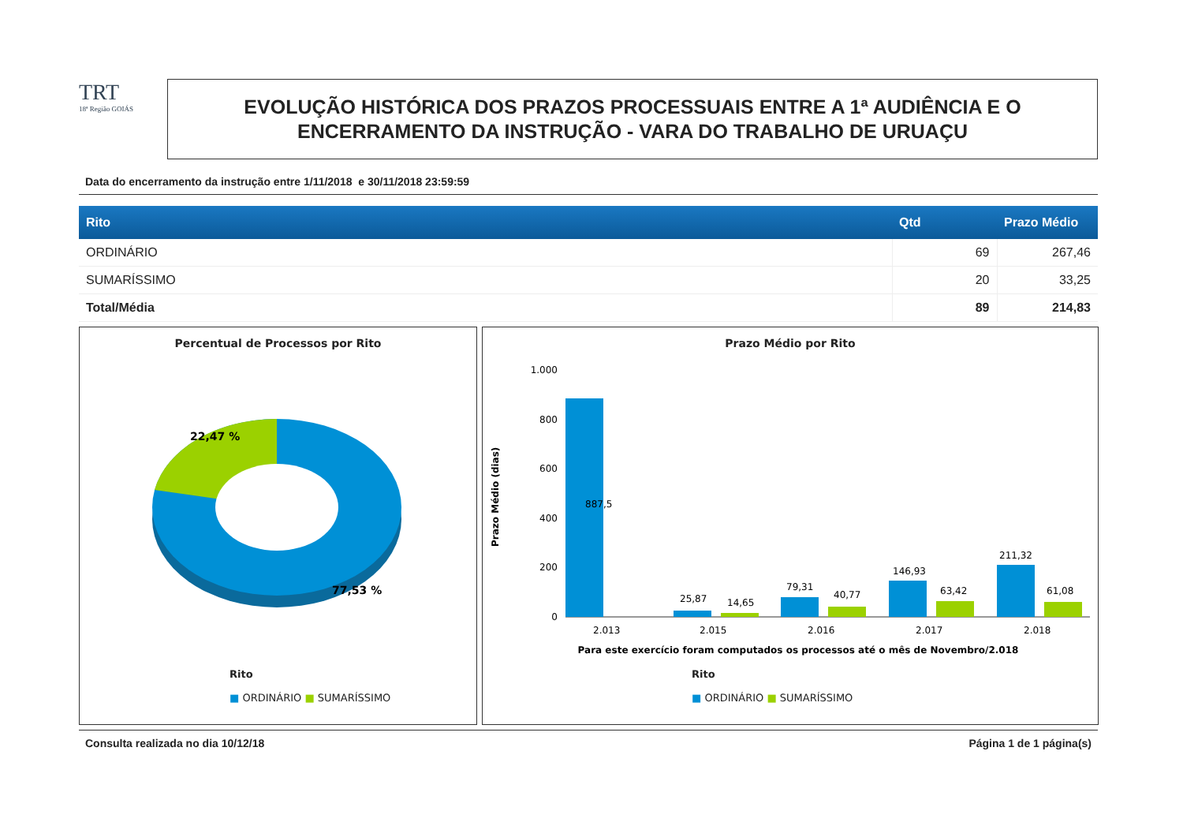TRT
18ª Região GOIÁS
EVOLUÇÃO HISTÓRICA DOS PRAZOS PROCESSUAIS ENTRE A 1ª AUDIÊNCIA E O
ENCERRAMENTO DA INSTRUÇÃO - VARA DO TRABALHO DE URUAÇU
Data do encerramento da instrução entre 1/11/2018 e 30/11/2018 23:59:59
| Rito | Qtd | Prazo Médio |
| --- | --- | --- |
| ORDINÁRIO | 69 | 267,46 |
| SUMARÍSSIMO | 20 | 33,25 |
| Total/Média | 89 | 214,83 |
Percentual de Processos por Rito
22,47 %
77,53 %
Rito
■ ORDINÁRIO ■ SUMARÍSSIMO
Prazo Médio por Rito
1.000
800
600
400
200
0
887,5
25,87
14,65
79,31
40,77
146,93
63,42
211,32
61,08
2.013
2.015
2.016
2.017
2.018
Para este exercício foram computados os processos até o mês de Novembro/2.018
Prazo Médio (dias)
Rito
■ ORDINÁRIO ■ SUMARÍSSIMO
Consulta realizada no dia 10/12/18 Página 1 de 1 página(s)